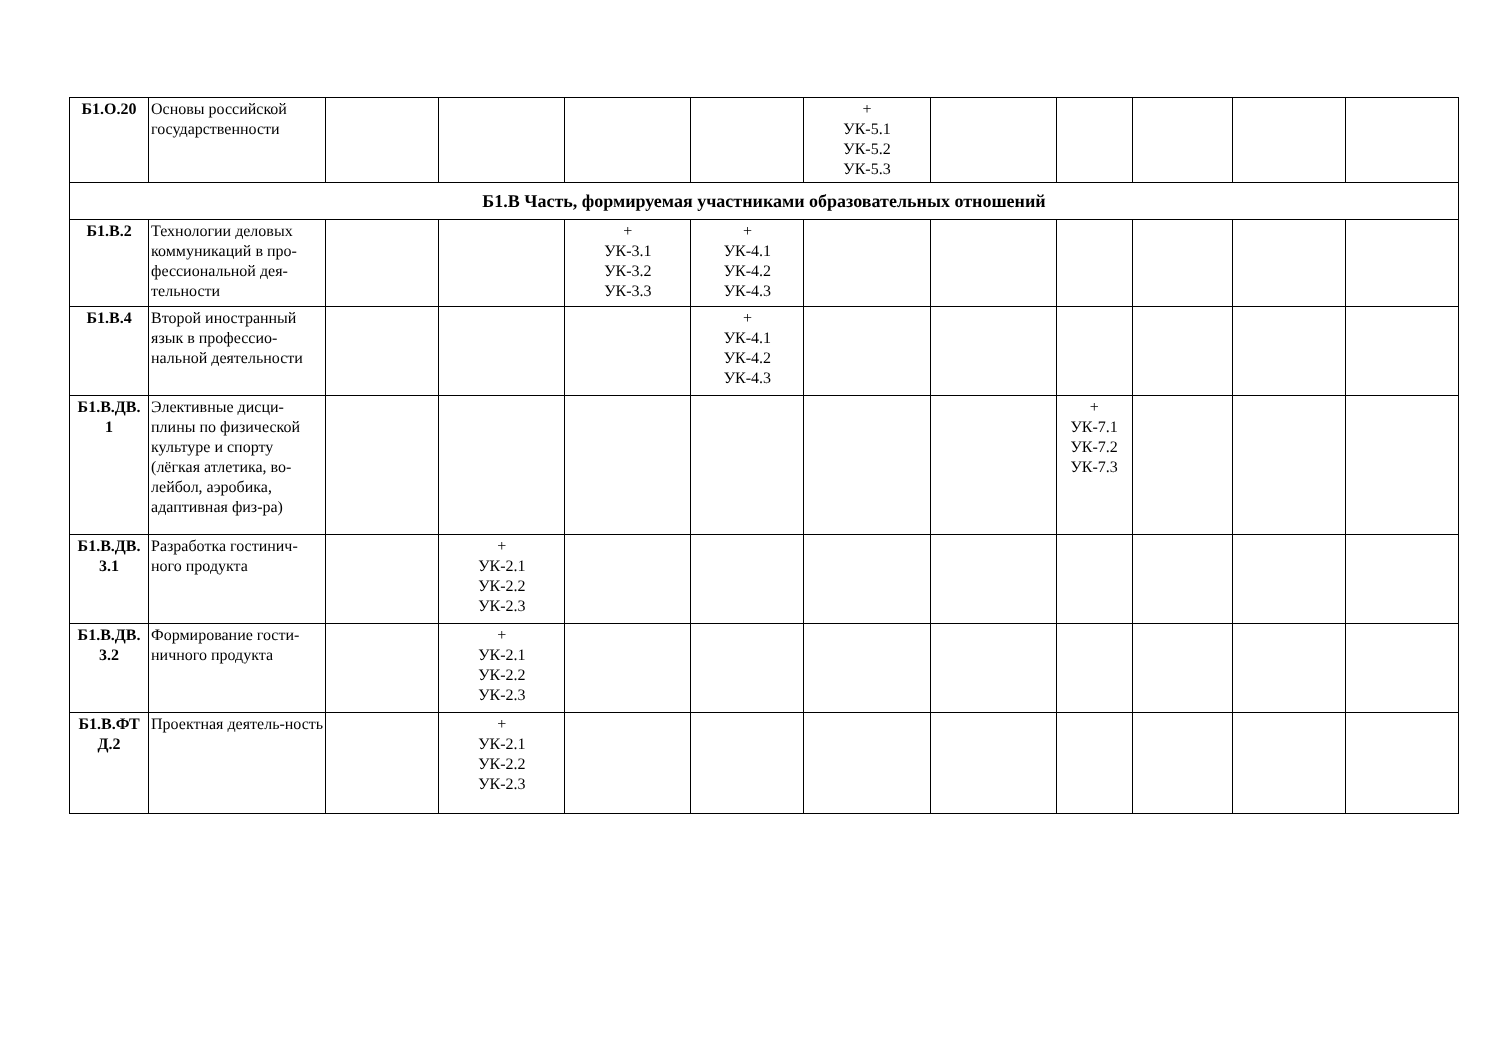| Б1.О.20 | Основы российской государственности | | | | | + УК-5.1 УК-5.2 УК-5.3 | | | | | |
| Б1.В Часть, формируемая участниками образовательных отношений | | | | | | | | | | | |
| Б1.В.2 | Технологии деловых коммуникаций в про-фессиональной дея-тельности | | | + УК-3.1 УК-3.2 УК-3.3 | + УК-4.1 УК-4.2 УК-4.3 | | | | | | |
| Б1.В.4 | Второй иностранный язык в профессио-нальной деятельности | | | | + УК-4.1 УК-4.2 УК-4.3 | | | | | | |
| Б1.В.ДВ. 1 | Элективные дисци-плины по физической культуре и спорту (лёгкая атлетика, во-лейбол, аэробика, адаптивная физ-ра) | | | | | | | + УК-7.1 УК-7.2 УК-7.3 | | | |
| Б1.В.ДВ. 3.1 | Разработка гостинич-ного продукта | | + УК-2.1 УК-2.2 УК-2.3 | | | | | | | | |
| Б1.В.ДВ. 3.2 | Формирование гости-ничного продукта | | + УК-2.1 УК-2.2 УК-2.3 | | | | | | | | |
| Б1.В.ФТ Д.2 | Проектная деятель-ность | | + УК-2.1 УК-2.2 УК-2.3 | | | | | | | | |